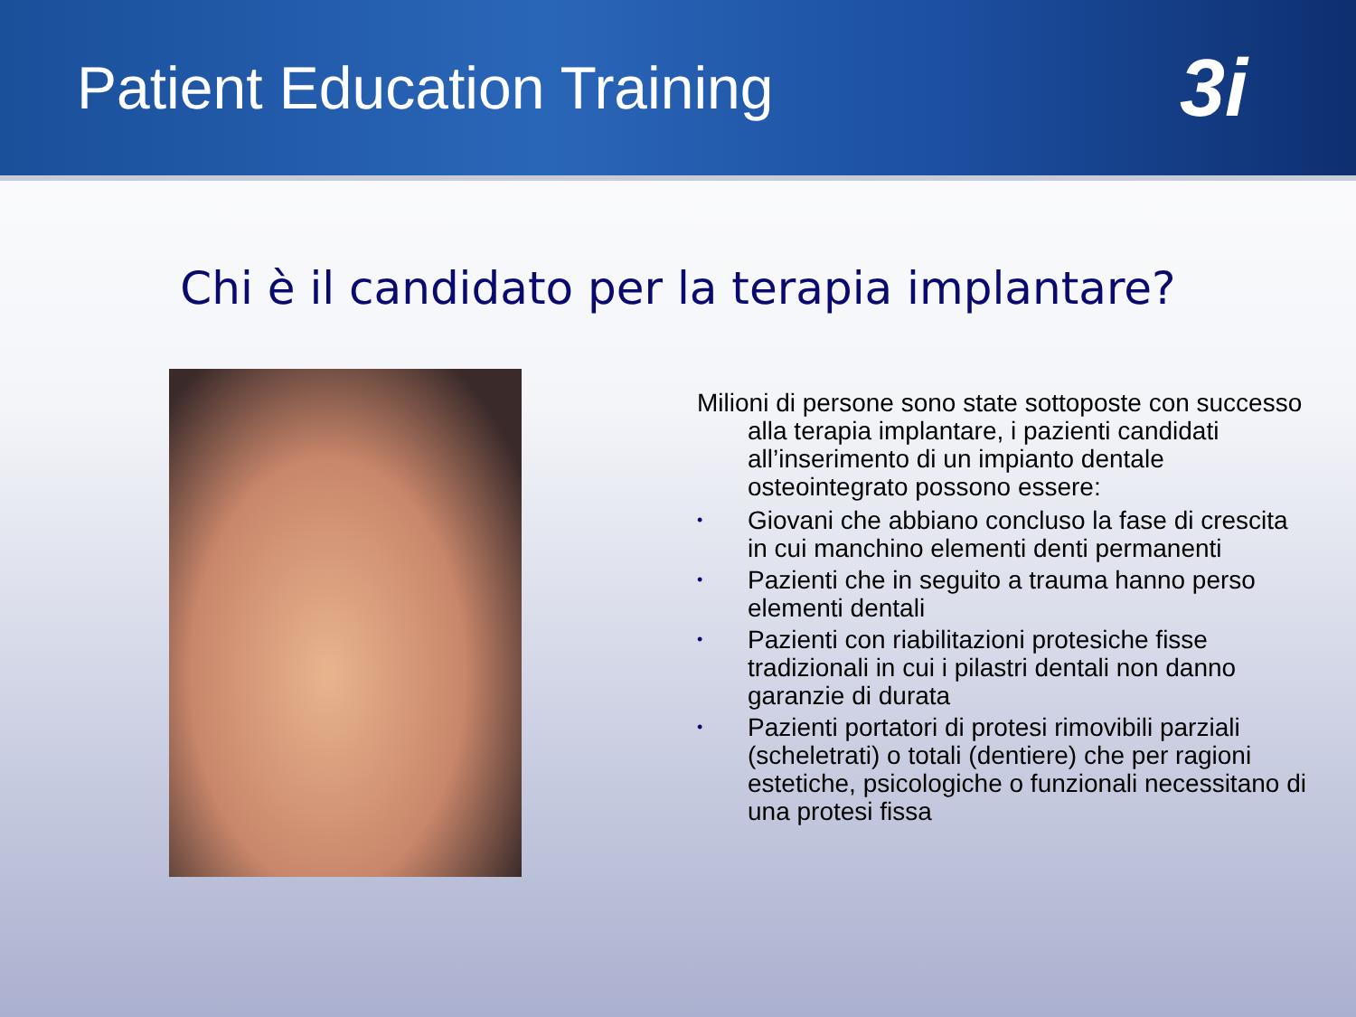Patient Education Training
3i
Chi è il candidato per la terapia implantare?
Milioni di persone sono state sottoposte con successo alla terapia implantare, i pazienti candidati all’inserimento di un impianto dentale osteointegrato possono essere:
• Giovani che abbiano concluso la fase di crescita in cui manchino elementi denti permanenti
• Pazienti che in seguito a trauma hanno perso elementi dentali
• Pazienti con riabilitazioni protesiche fisse tradizionali in cui i pilastri dentali non danno garanzie di durata
• Pazienti portatori di protesi rimovibili parziali (scheletrati) o totali (dentiere) che per ragioni estetiche, psicologiche o funzionali necessitano di una protesi fissa